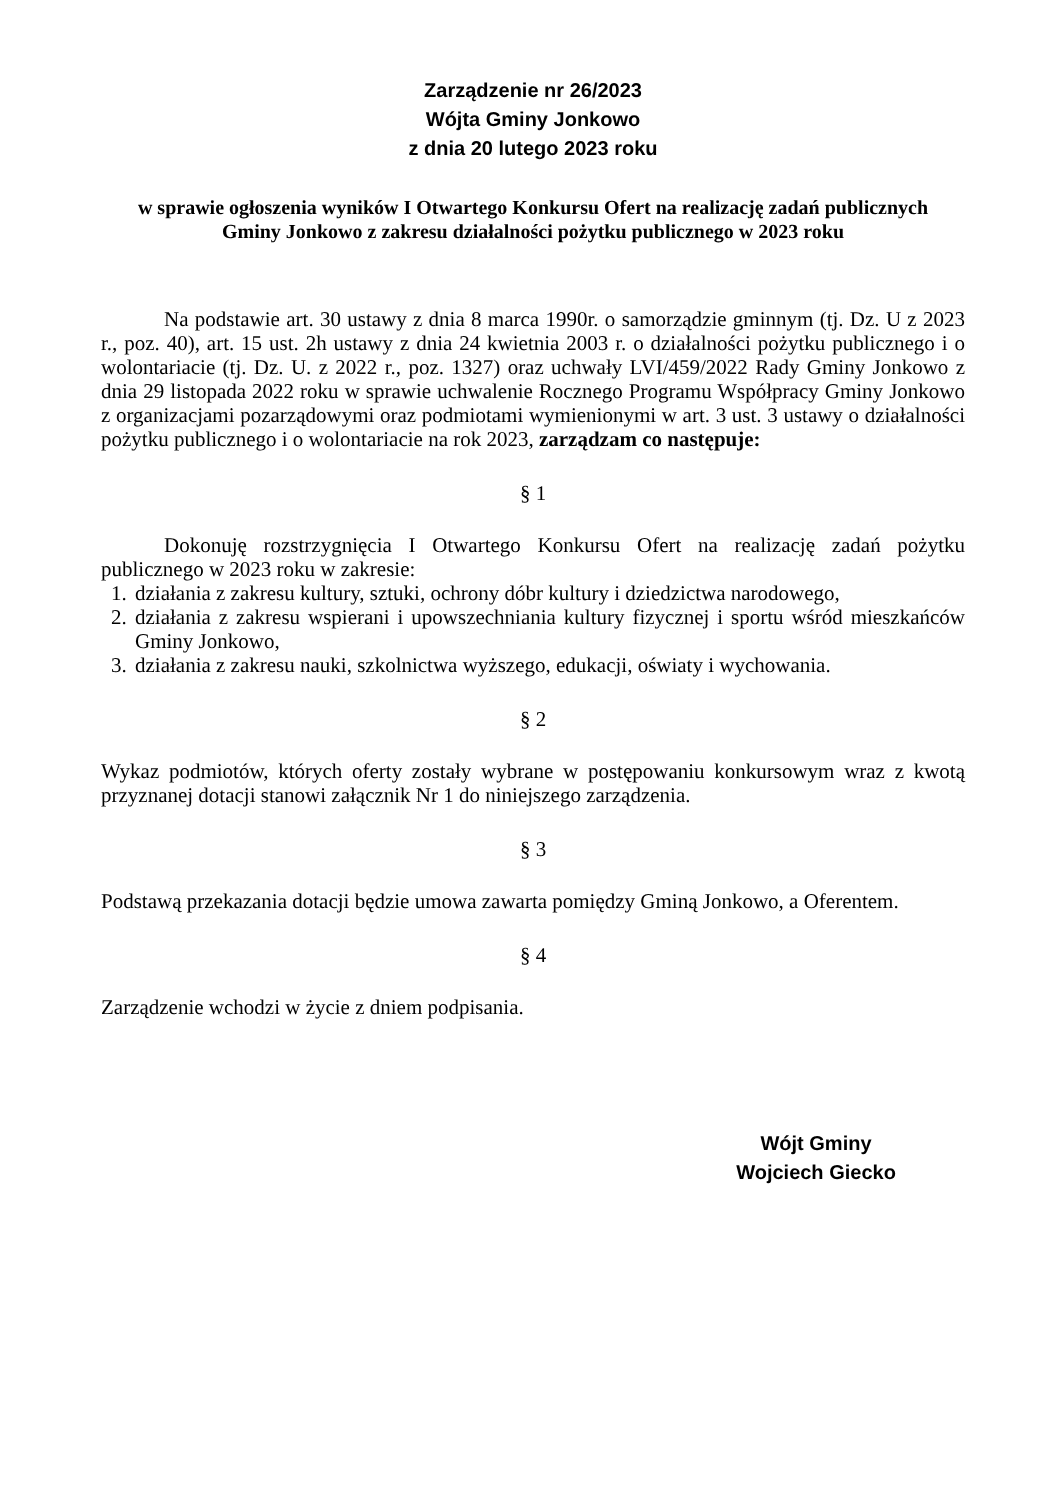Zarządzenie nr 26/2023
Wójta Gminy Jonkowo
z dnia 20 lutego 2023 roku
w sprawie ogłoszenia wyników I Otwartego Konkursu Ofert na realizację zadań publicznych
Gminy Jonkowo z zakresu działalności pożytku publicznego w 2023 roku
Na podstawie art. 30 ustawy z dnia 8 marca 1990r. o samorządzie gminnym (tj. Dz. U z 2023 r., poz. 40), art. 15 ust. 2h ustawy z dnia 24 kwietnia 2003 r. o działalności pożytku publicznego i o wolontariacie (tj. Dz. U. z 2022 r., poz. 1327) oraz uchwały LVI/459/2022 Rady Gminy Jonkowo z dnia 29 listopada 2022 roku w sprawie uchwalenie Rocznego Programu Współpracy Gminy Jonkowo z organizacjami pozarządowymi oraz podmiotami wymienionymi w art. 3 ust. 3 ustawy o działalności pożytku publicznego i o wolontariacie na rok 2023, zarządzam co następuje:
§ 1
Dokonuję rozstrzygnięcia I Otwartego Konkursu Ofert na realizację zadań pożytku publicznego w 2023 roku w zakresie:
1. działania z zakresu kultury, sztuki, ochrony dóbr kultury i dziedzictwa narodowego,
2. działania z zakresu wspierani i upowszechniania kultury fizycznej i sportu wśród mieszkańców Gminy Jonkowo,
3. działania z zakresu nauki, szkolnictwa wyższego, edukacji, oświaty i wychowania.
§ 2
Wykaz podmiotów, których oferty zostały wybrane w postępowaniu konkursowym wraz z kwotą przyznanej dotacji stanowi załącznik Nr 1 do niniejszego zarządzenia.
§ 3
Podstawą przekazania dotacji będzie umowa zawarta pomiędzy Gminą Jonkowo, a Oferentem.
§ 4
Zarządzenie wchodzi w życie z dniem podpisania.
Wójt Gminy
Wojciech Giecko